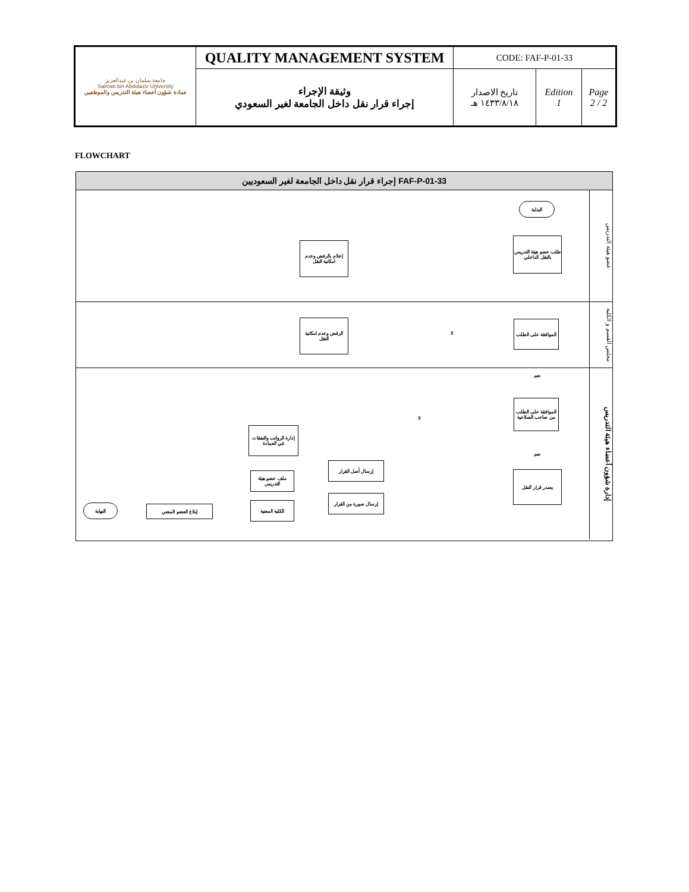| جامعة سلمان بن عبدالعزيز Salman bin Abdulaziz University عمادة شؤون أعضاء هيئة التدريس والموظفين | QUALITY MANAGEMENT SYSTEM | CODE: FAF-P-01-33 | | |
| | وثيقة الإجراء إجراء قرار نقل داخل الجامعة لغير السعودي | تاريخ الاصدار ١٤٣٣/٨/١٨ هـ | Edition 1 | Page 2 / 2 |
FLOWCHART
إجراء قرار نقل داخل الجامعة لغير السعوديين FAF-P-01-33
عضو هيئة التدريس
البداية
طلب عضو هيئة التدريس بالنقل الداخلي
إعلام بالرفض وعدم امكانية النقل
مجلس القسم و الكلية
الموافقة على الطلب
لا
الرفض وعدم امكانية النقل
إدارة شؤون أعضاء هيئة التدريس
نعم
الموافقة على الطلب من صاحب الصلاحية
لا
نعم
يصدر قرار النقل
إرسال أصل القرار
إرسال صورة من القرار
إدارة الرواتب والنفقات في العمادة
ملف عضو هيئة التدريس
الكلية المعنية
إبلاغ العضو المعني
النهاية